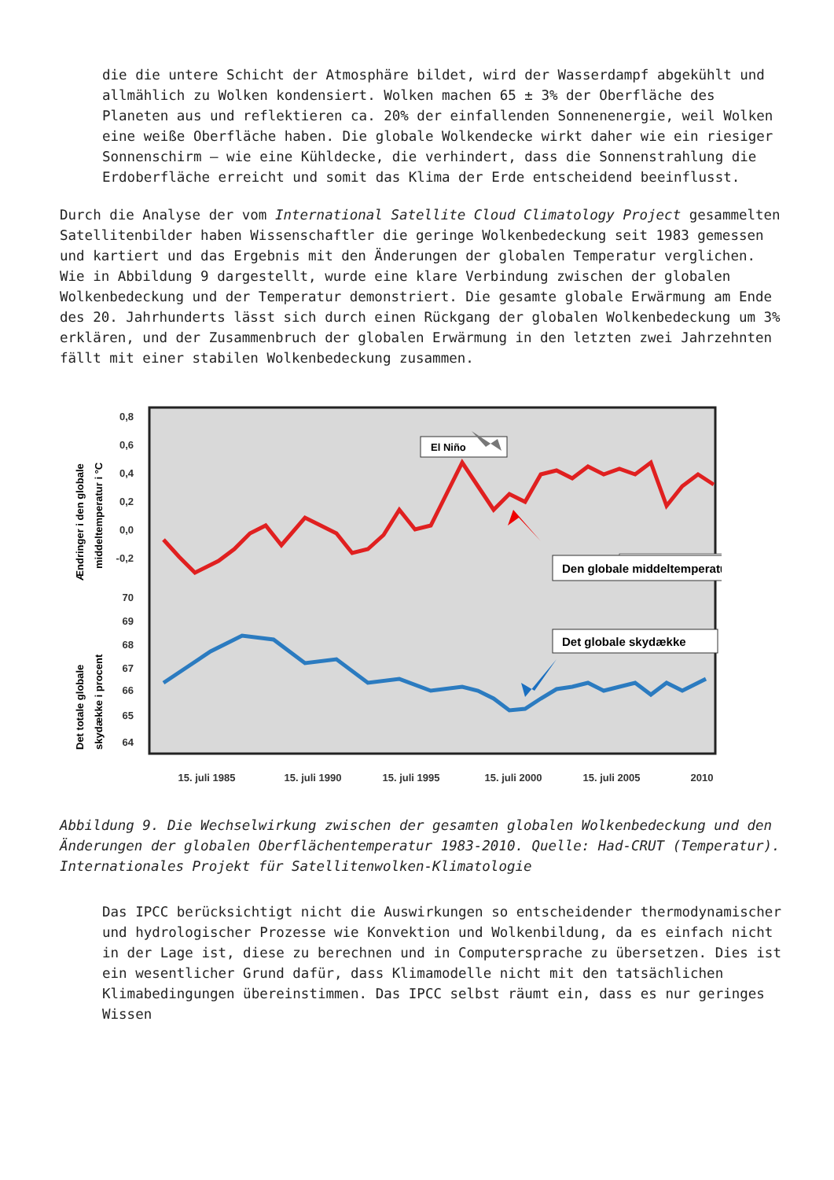die die untere Schicht der Atmosphäre bildet, wird der Wasserdampf abgekühlt und allmählich zu Wolken kondensiert. Wolken machen 65 ± 3% der Oberfläche des Planeten aus und reflektieren ca. 20% der einfallenden Sonnenenergie, weil Wolken eine weiße Oberfläche haben. Die globale Wolkendecke wirkt daher wie ein riesiger Sonnenschirm – wie eine Kühldecke, die verhindert, dass die Sonnenstrahlung die Erdoberfläche erreicht und somit das Klima der Erde entscheidend beeinflusst.
Durch die Analyse der vom International Satellite Cloud Climatology Project gesammelten Satellitenbilder haben Wissenschaftler die geringe Wolkenbedeckung seit 1983 gemessen und kartiert und das Ergebnis mit den Änderungen der globalen Temperatur verglichen. Wie in Abbildung 9 dargestellt, wurde eine klare Verbindung zwischen der globalen Wolkenbedeckung und der Temperatur demonstriert. Die gesamte globale Erwärmung am Ende des 20. Jahrhunderts lässt sich durch einen Rückgang der globalen Wolkenbedeckung um 3% erklären, und der Zusammenbruch der globalen Erwärmung in den letzten zwei Jahrzehnten fällt mit einer stabilen Wolkenbedeckung zusammen.
0,8
0,6
0,4
0,2
0,0
-0,2
70
69
68
67
66
65
64
Ændringer i den globale
middeltemperatur i °C
Det totale globale
skydække i procent
El Niño
x
.
Den globale middeltemperatur
Det globale skydække
15. juli 1985
15. juli 1990
15. juli 1995
15. juli 2000
15. juli 2005
2010
Abbildung 9. Die Wechselwirkung zwischen der gesamten globalen Wolkenbedeckung und den Änderungen der globalen Oberflächentemperatur 1983-2010. Quelle: Had-CRUT (Temperatur). Internationales Projekt für Satellitenwolken-Klimatologie
Das IPCC berücksichtigt nicht die Auswirkungen so entscheidender thermodynamischer und hydrologischer Prozesse wie Konvektion und Wolkenbildung, da es einfach nicht in der Lage ist, diese zu berechnen und in Computersprache zu übersetzen. Dies ist ein wesentlicher Grund dafür, dass Klimamodelle nicht mit den tatsächlichen Klimabedingungen übereinstimmen. Das IPCC selbst räumt ein, dass es nur geringes Wissen